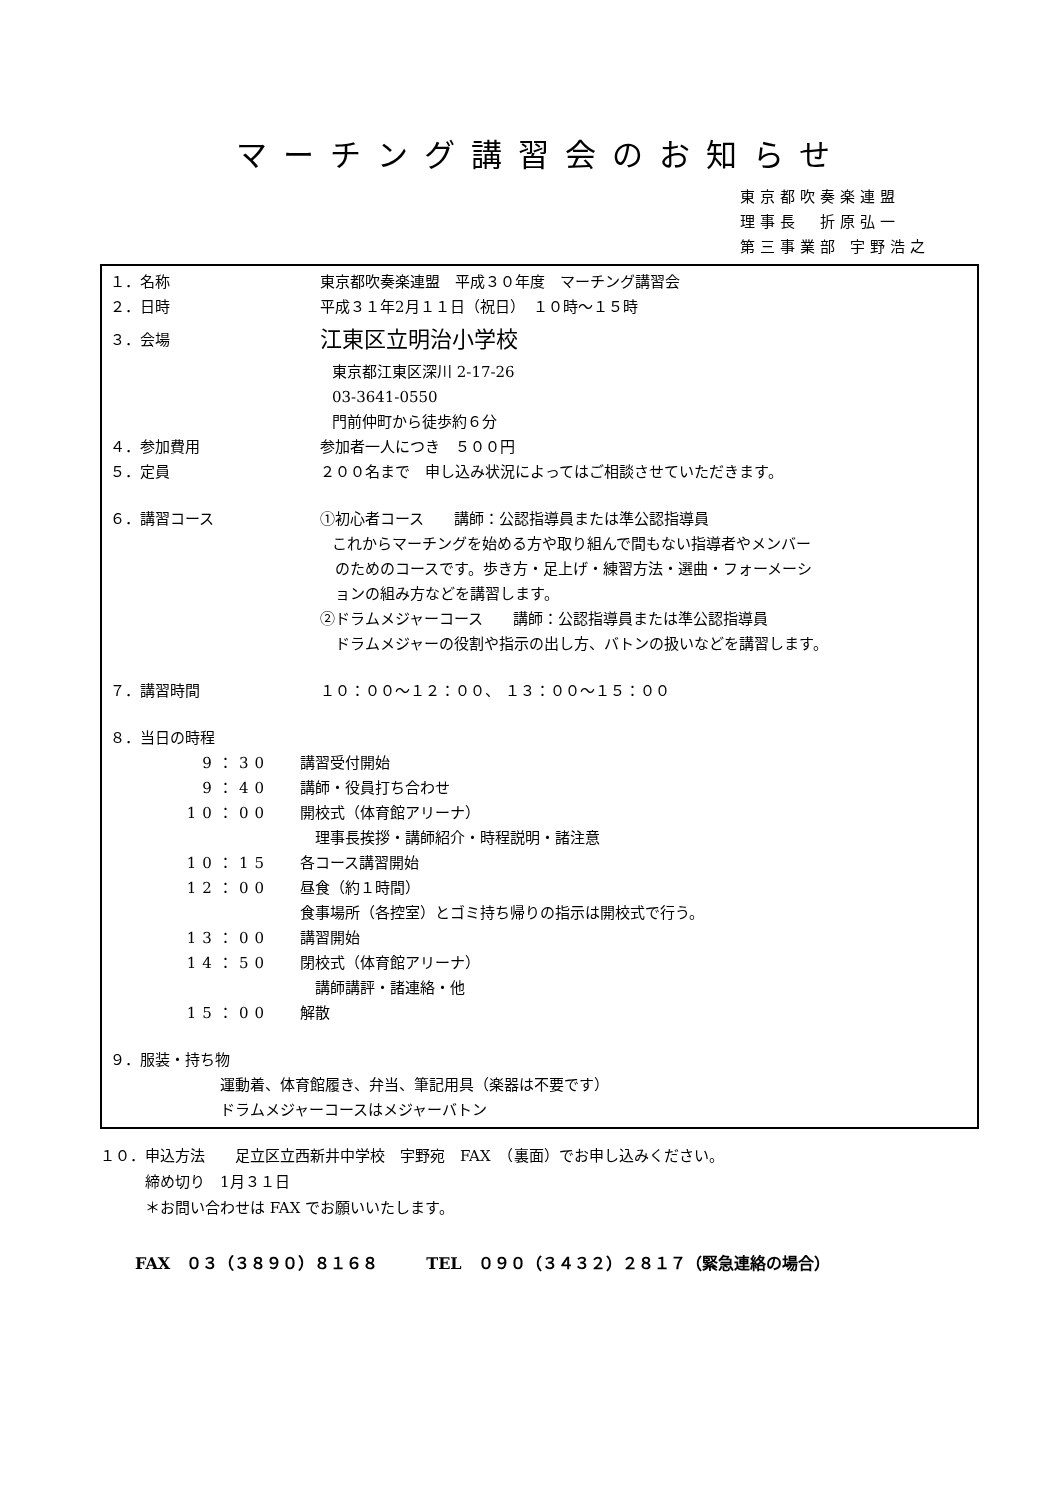マーチング講習会のお知らせ
東京都吹奏楽連盟
理事長　折原弘一
第三事業部 宇野浩之
１．名称 東京都吹奏楽連盟　平成３０年度　マーチング講習会
２．日時 平成３１年2月１１日（祝日）　１０時～１５時
３．会場
江東区立明治小学校
東京都江東区深川 2-17-26
03-3641-0550
門前仲町から徒歩約６分
４．参加費用 参加者一人につき　５００円
５．定員 ２００名まで　申し込み状況によってはご相談させていただきます。
６．講習コース ①初心者コース　　講師：公認指導員または準公認指導員
これからマーチングを始める方や取り組んで間もない指導者やメンバー
　のためのコースです。歩き方・足上げ・練習方法・選曲・フォーメーシ
　ョンの組み方などを講習します。
②ドラムメジャーコース　　講師：公認指導員または準公認指導員
　ドラムメジャーの役割や指示の出し方、バトンの扱いなどを講習します。
７．講習時間 １０：００～１２：００、 １３：００～１５：００
８．当日の時程
9：30 講習受付開始
9：40 講師・役員打ち合わせ
10：00 開校式（体育館アリーナ）
　理事長挨拶・講師紹介・時程説明・諸注意
10：15 各コース講習開始
12：00 昼食（約１時間）
食事場所（各控室）とゴミ持ち帰りの指示は開校式で行う。
13：00 講習開始
14：50 閉校式（体育館アリーナ）
　講師講評・諸連絡・他
15：00 解散
９．服装・持ち物
運動着、体育館履き、弁当、筆記用具（楽器は不要です）
ドラムメジャーコースはメジャーバトン
１０．申込方法　　足立区立西新井中学校　宇野宛　FAX　（裏面）でお申し込みください。
　　　締め切り　1月３１日
　　　＊お問い合わせは FAX でお願いいたします。
FAX　０３（３８９０）８１６８　　　TEL　０９０（３４３２）２８１７（緊急連絡の場合）